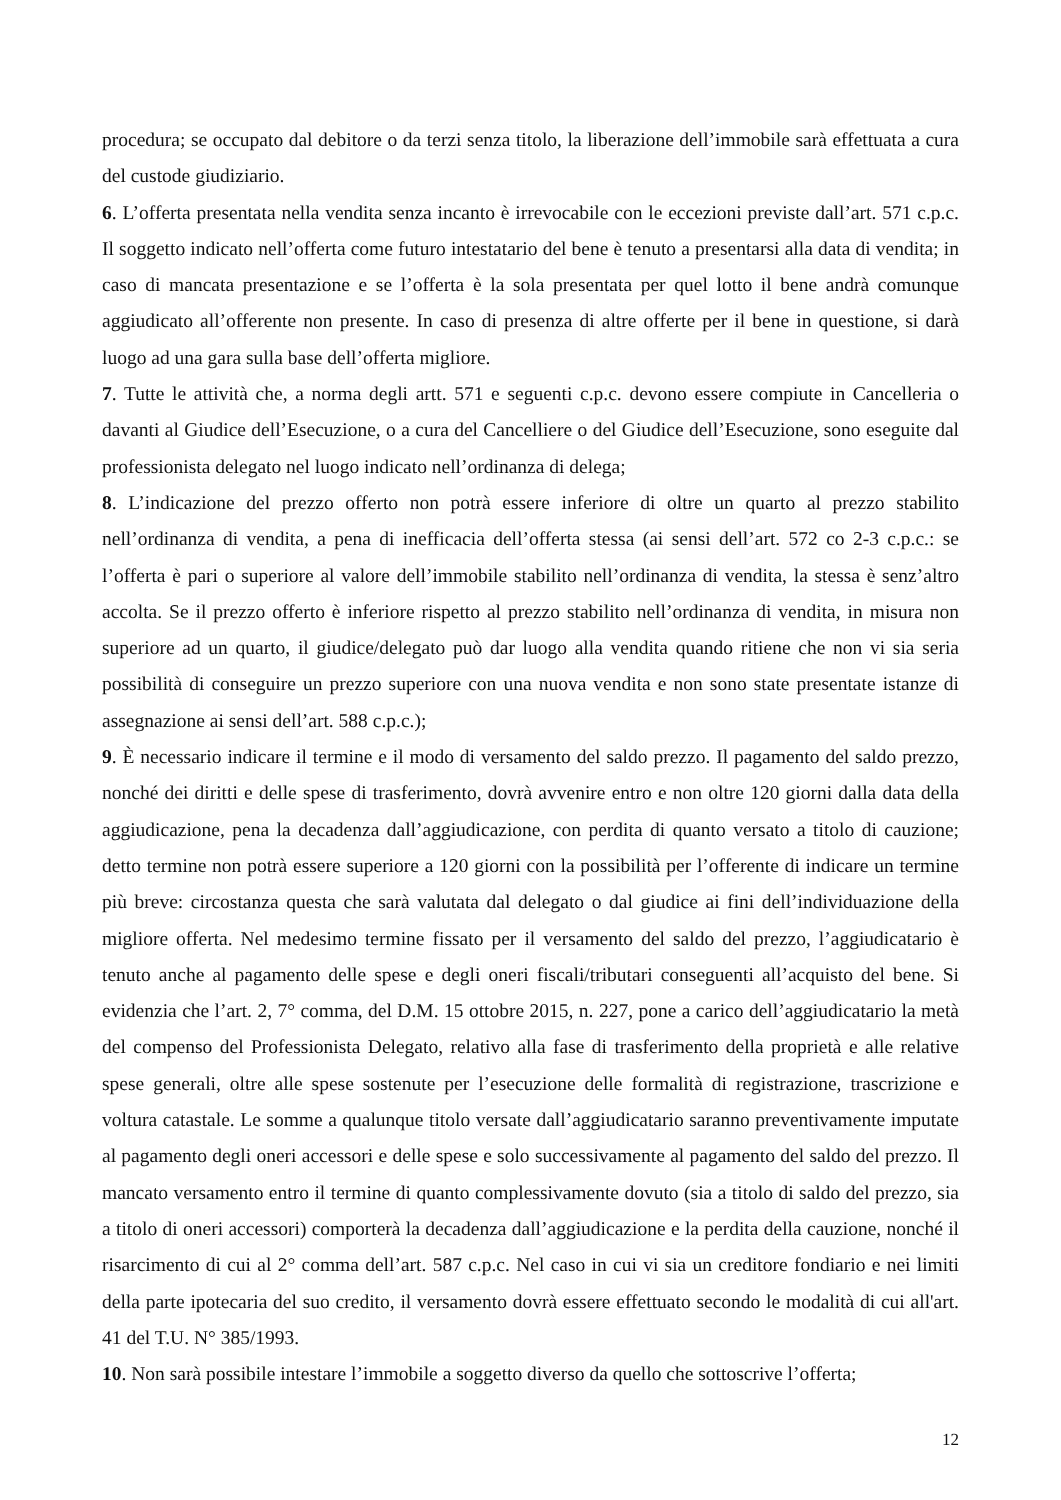procedura; se occupato dal debitore o da terzi senza titolo, la liberazione dell’immobile sarà effettuata a cura del custode giudiziario.
6. L’offerta presentata nella vendita senza incanto è irrevocabile con le eccezioni previste dall’art. 571 c.p.c. Il soggetto indicato nell’offerta come futuro intestatario del bene è tenuto a presentarsi alla data di vendita; in caso di mancata presentazione e se l’offerta è la sola presentata per quel lotto il bene andrà comunque aggiudicato all’offerente non presente. In caso di presenza di altre offerte per il bene in questione, si darà luogo ad una gara sulla base dell’offerta migliore.
7. Tutte le attività che, a norma degli artt. 571 e seguenti c.p.c. devono essere compiute in Cancelleria o davanti al Giudice dell’Esecuzione, o a cura del Cancelliere o del Giudice dell’Esecuzione, sono eseguite dal professionista delegato nel luogo indicato nell’ordinanza di delega;
8. L’indicazione del prezzo offerto non potrà essere inferiore di oltre un quarto al prezzo stabilito nell’ordinanza di vendita, a pena di inefficacia dell’offerta stessa (ai sensi dell’art. 572 co 2-3 c.p.c.: se l’offerta è pari o superiore al valore dell’immobile stabilito nell’ordinanza di vendita, la stessa è senz’altro accolta. Se il prezzo offerto è inferiore rispetto al prezzo stabilito nell’ordinanza di vendita, in misura non superiore ad un quarto, il giudice/delegato può dar luogo alla vendita quando ritiene che non vi sia seria possibilità di conseguire un prezzo superiore con una nuova vendita e non sono state presentate istanze di assegnazione ai sensi dell’art. 588 c.p.c.);
9. È necessario indicare il termine e il modo di versamento del saldo prezzo. Il pagamento del saldo prezzo, nonché dei diritti e delle spese di trasferimento, dovrà avvenire entro e non oltre 120 giorni dalla data della aggiudicazione, pena la decadenza dall’aggiudicazione, con perdita di quanto versato a titolo di cauzione; detto termine non potrà essere superiore a 120 giorni con la possibilità per l’offerente di indicare un termine più breve: circostanza questa che sarà valutata dal delegato o dal giudice ai fini dell’individuazione della migliore offerta. Nel medesimo termine fissato per il versamento del saldo del prezzo, l’aggiudicatario è tenuto anche al pagamento delle spese e degli oneri fiscali/tributari conseguenti all’acquisto del bene. Si evidenzia che l’art. 2, 7° comma, del D.M. 15 ottobre 2015, n. 227, pone a carico dell’aggiudicatario la metà del compenso del Professionista Delegato, relativo alla fase di trasferimento della proprietà e alle relative spese generali, oltre alle spese sostenute per l’esecuzione delle formalità di registrazione, trascrizione e voltura catastale. Le somme a qualunque titolo versate dall’aggiudicatario saranno preventivamente imputate al pagamento degli oneri accessori e delle spese e solo successivamente al pagamento del saldo del prezzo. Il mancato versamento entro il termine di quanto complessivamente dovuto (sia a titolo di saldo del prezzo, sia a titolo di oneri accessori) comporterà la decadenza dall’aggiudicazione e la perdita della cauzione, nonché il risarcimento di cui al 2° comma dell’art. 587 c.p.c. Nel caso in cui vi sia un creditore fondiario e nei limiti della parte ipotecaria del suo credito, il versamento dovrà essere effettuato secondo le modalità di cui all'art. 41 del T.U. N° 385/1993.
10. Non sarà possibile intestare l’immobile a soggetto diverso da quello che sottoscrive l’offerta;
12